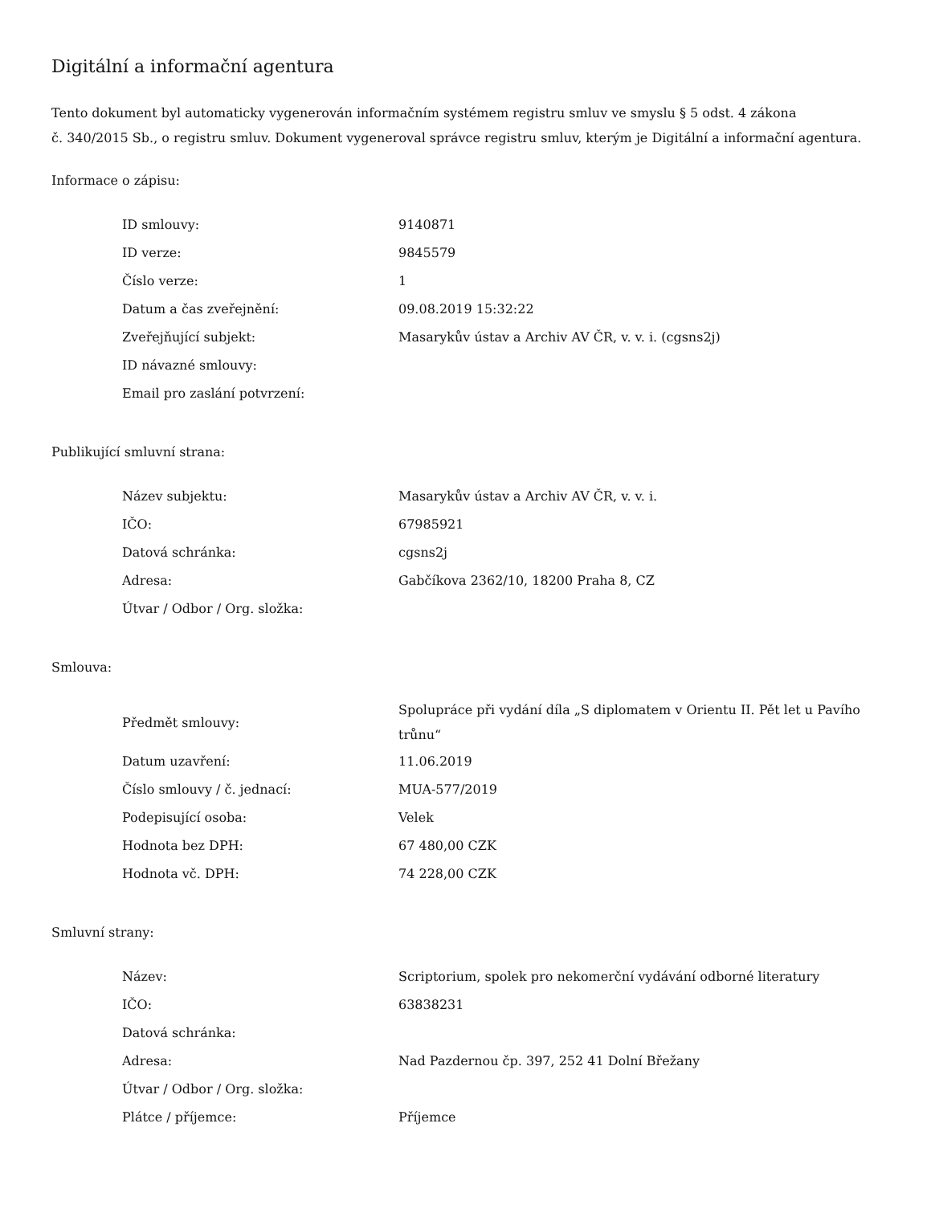Digitální a informační agentura
Tento dokument byl automaticky vygenerován informačním systémem registru smluv ve smyslu § 5 odst. 4 zákona
č. 340/2015 Sb., o registru smluv. Dokument vygeneroval správce registru smluv, kterým je Digitální a informační agentura.
Informace o zápisu:
| ID smlouvy: | 9140871 |
| ID verze: | 9845579 |
| Číslo verze: | 1 |
| Datum a čas zveřejnění: | 09.08.2019 15:32:22 |
| Zveřejňující subjekt: | Masarykův ústav a Archiv AV ČR, v. v. i. (cgsns2j) |
| ID návazné smlouvy: | |
| Email pro zaslání potvrzení: | |
Publikující smluvní strana:
| Název subjektu: | Masarykův ústav a Archiv AV ČR, v. v. i. |
| IČO: | 67985921 |
| Datová schránka: | cgsns2j |
| Adresa: | Gabčíkova 2362/10, 18200 Praha 8, CZ |
| Útvar / Odbor / Org. složka: | |
Smlouva:
| Předmět smlouvy: | Spolupráce při vydání díla „S diplomatem v Orientu II. Pět let u Pavího trůnu“ |
| Datum uzavření: | 11.06.2019 |
| Číslo smlouvy / č. jednací: | MUA-577/2019 |
| Podepisující osoba: | Velek |
| Hodnota bez DPH: | 67 480,00 CZK |
| Hodnota vč. DPH: | 74 228,00 CZK |
Smluvní strany:
| Název: | Scriptorium, spolek pro nekomerční vydávání odborné literatury |
| IČO: | 63838231 |
| Datová schránka: | |
| Adresa: | Nad Pazdernou čp. 397, 252 41 Dolní Břežany |
| Útvar / Odbor / Org. složka: | |
| Plátce / příjemce: | Příjemce |